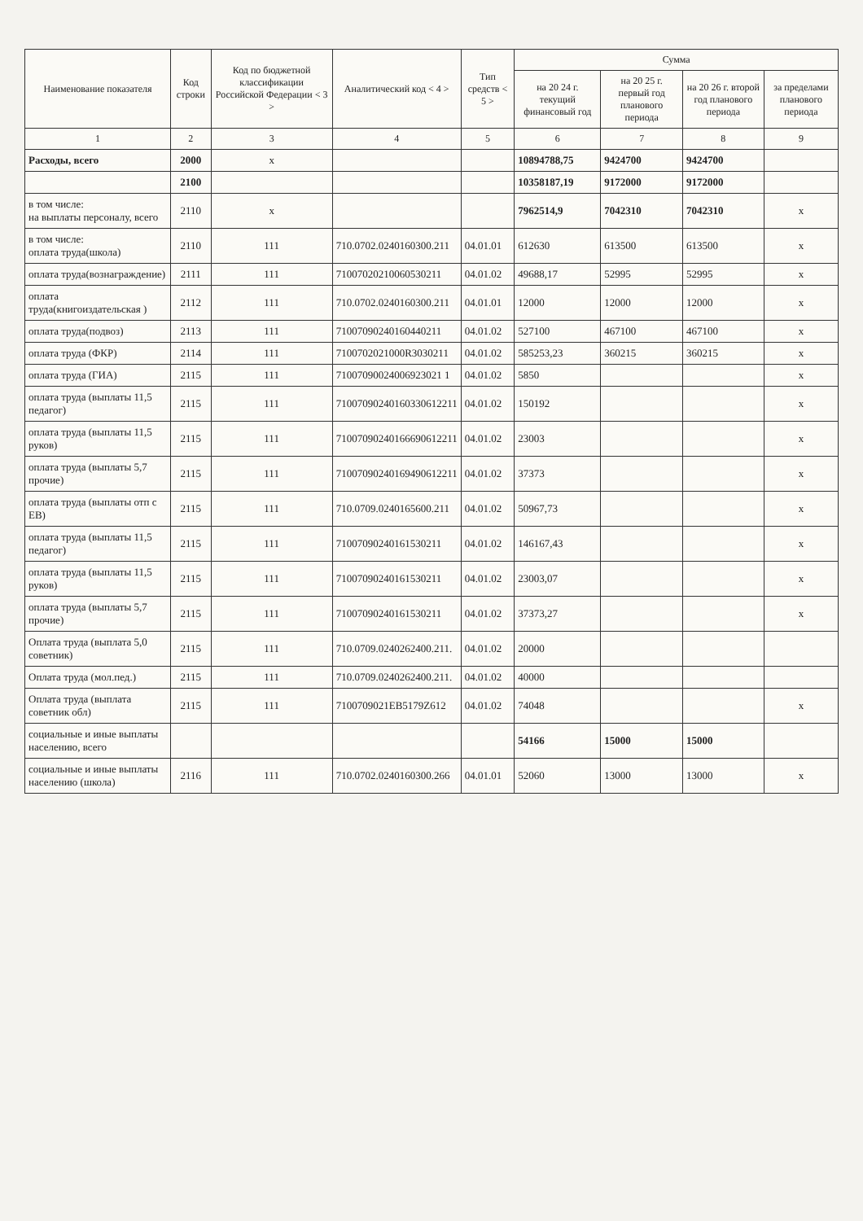| Наименование показателя | Код строки | Код по бюджетной классификации Российской Федерации < 3 > | Аналитический код < 4 > | Тип средств < 5 > | Сумма | | | |
| --- | --- | --- | --- | --- | --- | --- | --- | --- |
| | | | | | на 20 24 г. текущий финансовый год | на 20 25 г. первый год планового периода | на 20 26 г. второй год планового периода | за пределами планового периода |
| 1 | 2 | 3 | 4 | 5 | 6 | 7 | 8 | 9 |
| Расходы, всего | 2000 | х | | | 10894788,75 | 9424700 | 9424700 | |
| | 2100 | | | | 10358187,19 | 9172000 | 9172000 | |
| в том числе: на выплаты персоналу, всего | 2110 | х | | | 7962514,9 | 7042310 | 7042310 | х |
| в том числе: оплата труда(школа) | 2110 | 111 | 710.0702.0240160300.211 | 04.01.01 | 612630 | 613500 | 613500 | х |
| оплата труда(вознаграждение) | 2111 | 111 | 71007020210060530211 | 04.01.02 | 49688,17 | 52995 | 52995 | х |
| оплата труда(книгоиздательская ) | 2112 | 111 | 710.0702.0240160300.211 | 04.01.01 | 12000 | 12000 | 12000 | х |
| оплата труда(подвоз) | 2113 | 111 | 71007090240160440211 | 04.01.02 | 527100 | 467100 | 467100 | х |
| оплата труда (ФКР) | 2114 | 111 | 7100702021000R3030211 | 04.01.02 | 585253,23 | 360215 | 360215 | х |
| оплата труда (ГИА) | 2115 | 111 | 71007090024006923021 1 | 04.01.02 | 5850 | | | х |
| оплата труда (выплаты 11,5 педагог) | 2115 | 111 | 71007090240160330612211 | 04.01.02 | 150192 | | | х |
| оплата труда (выплаты 11,5 руков) | 2115 | 111 | 71007090240166690612211 | 04.01.02 | 23003 | | | х |
| оплата труда (выплаты 5,7 прочие) | 2115 | 111 | 71007090240169490612211 | 04.01.02 | 37373 | | | х |
| оплата труда (выплаты отп с ЕВ) | 2115 | 111 | 710.0709.0240165600.211 | 04.01.02 | 50967,73 | | | х |
| оплата труда (выплаты 11,5 педагог) | 2115 | 111 | 71007090240161530211 | 04.01.02 | 146167,43 | | | х |
| оплата труда (выплаты 11,5 руков) | 2115 | 111 | 71007090240161530211 | 04.01.02 | 23003,07 | | | х |
| оплата труда (выплаты 5,7 прочие) | 2115 | 111 | 71007090240161530211 | 04.01.02 | 37373,27 | | | х |
| Оплата труда (выплата 5,0 советник) | 2115 | 111 | 710.0709.0240262400.211. | 04.01.02 | 20000 | | | |
| Оплата труда (мол.пед.) | 2115 | 111 | 710.0709.0240262400.211. | 04.01.02 | 40000 | | | |
| Оплата труда (выплата советник обл) | 2115 | 111 | 7100709021EB5179Z612 | 04.01.02 | 74048 | | | х |
| социальные и иные выплаты населению, всего | | | | | 54166 | 15000 | 15000 | |
| социальные и иные выплаты населению (школа) | 2116 | 111 | 710.0702.0240160300.266 | 04.01.01 | 52060 | 13000 | 13000 | х |